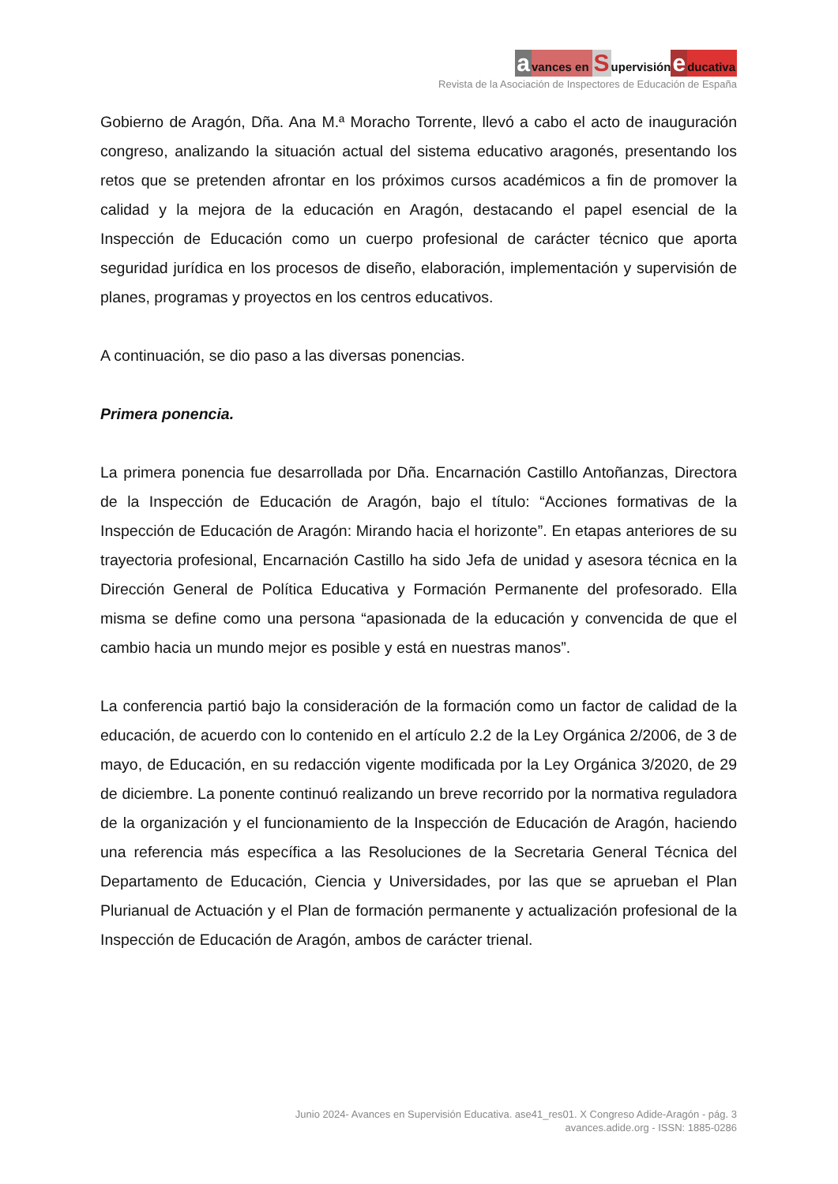avances en S upervisión e ducativa
Revista de la Asociación de Inspectores de Educación de España
Gobierno de Aragón, Dña. Ana M.ª Moracho Torrente, llevó a cabo el acto de inauguración congreso, analizando la situación actual del sistema educativo aragonés, presentando los retos que se pretenden afrontar en los próximos cursos académicos a fin de promover la calidad y la mejora de la educación en Aragón, destacando el papel esencial de la Inspección de Educación como un cuerpo profesional de carácter técnico que aporta seguridad jurídica en los procesos de diseño, elaboración, implementación y supervisión de planes, programas y proyectos en los centros educativos.
A continuación, se dio paso a las diversas ponencias.
Primera ponencia.
La primera ponencia fue desarrollada por Dña. Encarnación Castillo Antoñanzas, Directora de la Inspección de Educación de Aragón, bajo el título: “Acciones formativas de la Inspección de Educación de Aragón: Mirando hacia el horizonte”. En etapas anteriores de su trayectoria profesional, Encarnación Castillo ha sido Jefa de unidad y asesora técnica en la Dirección General de Política Educativa y Formación Permanente del profesorado. Ella misma se define como una persona “apasionada de la educación y convencida de que el cambio hacia un mundo mejor es posible y está en nuestras manos”.
La conferencia partió bajo la consideración de la formación como un factor de calidad de la educación, de acuerdo con lo contenido en el artículo 2.2 de la Ley Orgánica 2/2006, de 3 de mayo, de Educación, en su redacción vigente modificada por la Ley Orgánica 3/2020, de 29 de diciembre. La ponente continuó realizando un breve recorrido por la normativa reguladora de la organización y el funcionamiento de la Inspección de Educación de Aragón, haciendo una referencia más específica a las Resoluciones de la Secretaria General Técnica del Departamento de Educación, Ciencia y Universidades, por las que se aprueban el Plan Plurianual de Actuación y el Plan de formación permanente y actualización profesional de la Inspección de Educación de Aragón, ambos de carácter trienal.
Junio 2024- Avances en Supervisión Educativa. ase41_res01. X Congreso Adide-Aragón - pág. 3
avances.adide.org - ISSN: 1885-0286